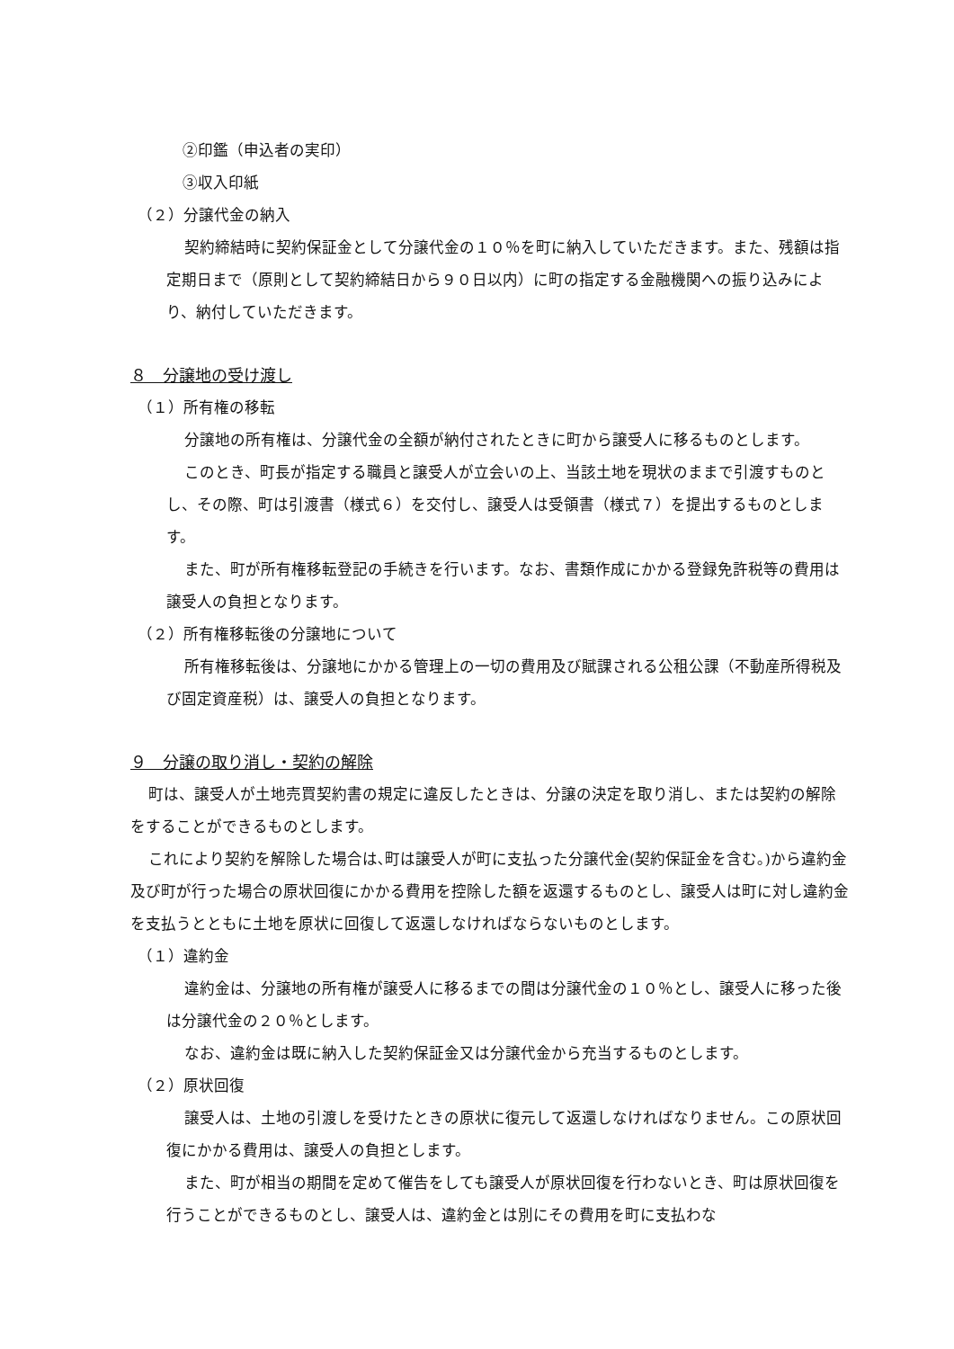②印鑑（申込者の実印）
③収入印紙
（２）分譲代金の納入
契約締結時に契約保証金として分譲代金の１０％を町に納入していただきます。また、残額は指定期日まで（原則として契約締結日から９０日以内）に町の指定する金融機関への振り込みにより、納付していただきます。
８　分譲地の受け渡し
（１）所有権の移転
分譲地の所有権は、分譲代金の全額が納付されたときに町から譲受人に移るものとします。
このとき、町長が指定する職員と譲受人が立会いの上、当該土地を現状のままで引渡すものとし、その際、町は引渡書（様式６）を交付し、譲受人は受領書（様式７）を提出するものとします。
また、町が所有権移転登記の手続きを行います。なお、書類作成にかかる登録免許税等の費用は譲受人の負担となります。
（２）所有権移転後の分譲地について
所有権移転後は、分譲地にかかる管理上の一切の費用及び賦課される公租公課（不動産所得税及び固定資産税）は、譲受人の負担となります。
９　分譲の取り消し・契約の解除
町は、譲受人が土地売買契約書の規定に違反したときは、分譲の決定を取り消し、または契約の解除をすることができるものとします。
これにより契約を解除した場合は､町は譲受人が町に支払った分譲代金(契約保証金を含む｡)から違約金及び町が行った場合の原状回復にかかる費用を控除した額を返還するものとし、譲受人は町に対し違約金を支払うとともに土地を原状に回復して返還しなければならないものとします。
（１）違約金
違約金は、分譲地の所有権が譲受人に移るまでの間は分譲代金の１０％とし、譲受人に移った後は分譲代金の２０％とします。
なお、違約金は既に納入した契約保証金又は分譲代金から充当するものとします。
（２）原状回復
譲受人は、土地の引渡しを受けたときの原状に復元して返還しなければなりません。この原状回復にかかる費用は、譲受人の負担とします。
また、町が相当の期間を定めて催告をしても譲受人が原状回復を行わないとき、町は原状回復を行うことができるものとし、譲受人は、違約金とは別にその費用を町に支払わな